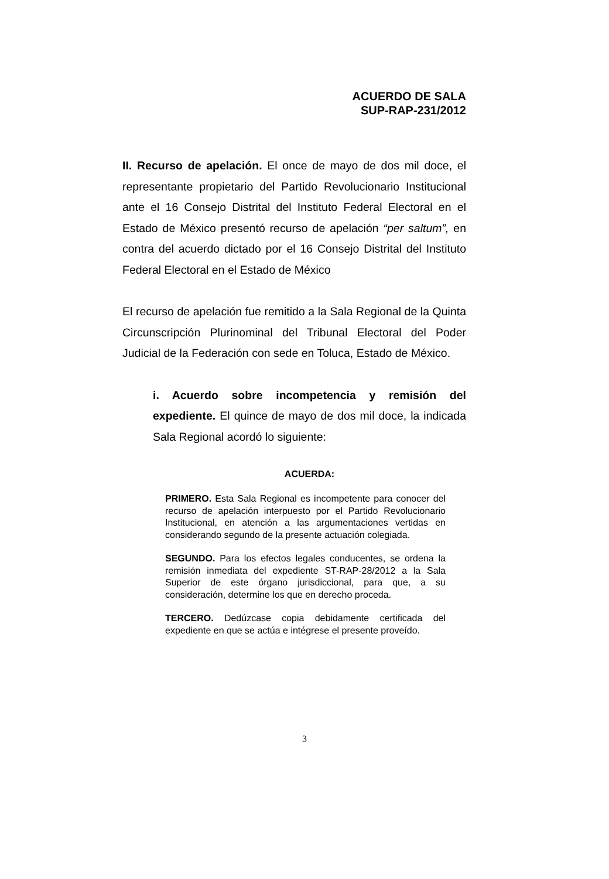ACUERDO DE SALA
SUP-RAP-231/2012
II. Recurso de apelación. El once de mayo de dos mil doce, el representante propietario del Partido Revolucionario Institucional ante el 16 Consejo Distrital del Instituto Federal Electoral en el Estado de México presentó recurso de apelación “per saltum”, en contra del acuerdo dictado por el 16 Consejo Distrital del Instituto Federal Electoral en el Estado de México
El recurso de apelación fue remitido a la Sala Regional de la Quinta Circunscripción Plurinominal del Tribunal Electoral del Poder Judicial de la Federación con sede en Toluca, Estado de México.
i. Acuerdo sobre incompetencia y remisión del expediente. El quince de mayo de dos mil doce, la indicada Sala Regional acordó lo siguiente:
ACUERDA:
PRIMERO. Esta Sala Regional es incompetente para conocer del recurso de apelación interpuesto por el Partido Revolucionario Institucional, en atención a las argumentaciones vertidas en considerando segundo de la presente actuación colegiada.
SEGUNDO. Para los efectos legales conducentes, se ordena la remisión inmediata del expediente ST-RAP-28/2012 a la Sala Superior de este órgano jurisdiccional, para que, a su consideración, determine los que en derecho proceda.
TERCERO. Dedúzcase copia debidamente certificada del expediente en que se actúa e intégrese el presente proveído.
3